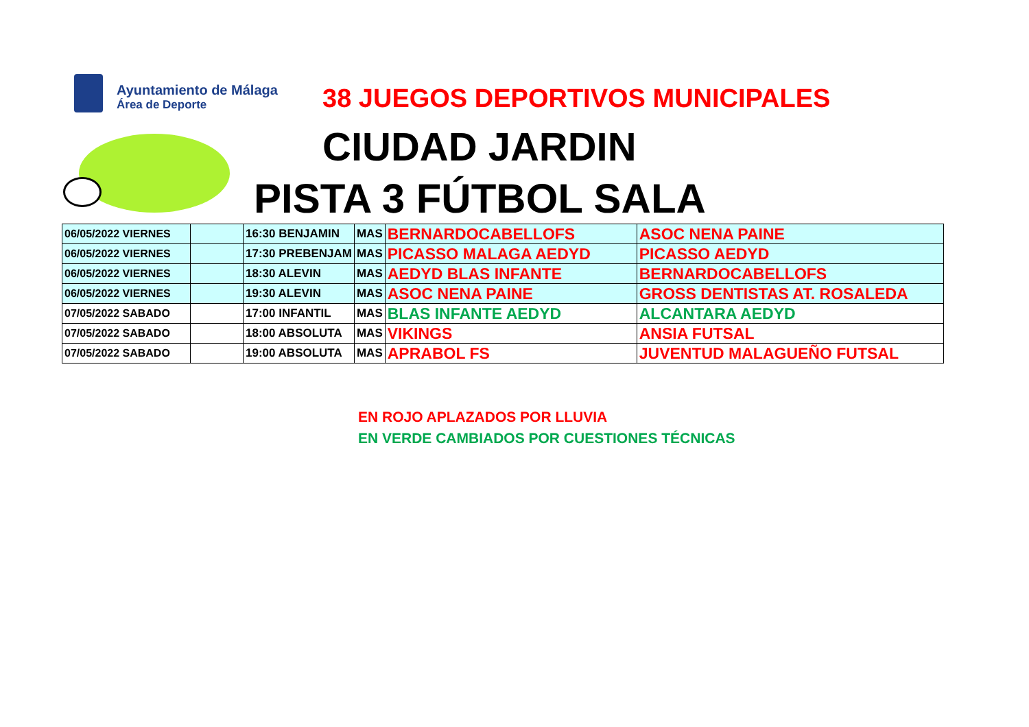Ayuntamiento de Málaga
Área de Deporte
38 JUEGOS DEPORTIVOS MUNICIPALES
CIUDAD JARDIN
PISTA 3 FÚTBOL SALA
| 06/05/2022 VIERNES | | 16:30 BENJAMIN | MAS | BERNARDOCABELLOFS | ASOC NENA PAINE |
| 06/05/2022 VIERNES | | 17:30 PREBENJAM | MAS | PICASSO MALAGA AEDYD | PICASSO AEDYD |
| 06/05/2022 VIERNES | | 18:30 ALEVIN | MAS | AEDYD BLAS INFANTE | BERNARDOCABELLOFS |
| 06/05/2022 VIERNES | | 19:30 ALEVIN | MAS | ASOC NENA PAINE | GROSS DENTISTAS AT. ROSALEDA |
| 07/05/2022 SABADO | | 17:00 INFANTIL | MAS | BLAS INFANTE AEDYD | ALCANTARA AEDYD |
| 07/05/2022 SABADO | | 18:00 ABSOLUTA | MAS | VIKINGS | ANSIA FUTSAL |
| 07/05/2022 SABADO | | 19:00 ABSOLUTA | MAS | APRABOL FS | JUVENTUD MALAGUEÑO FUTSAL |
EN ROJO APLAZADOS POR LLUVIA
EN VERDE CAMBIADOS POR CUESTIONES TÉCNICAS